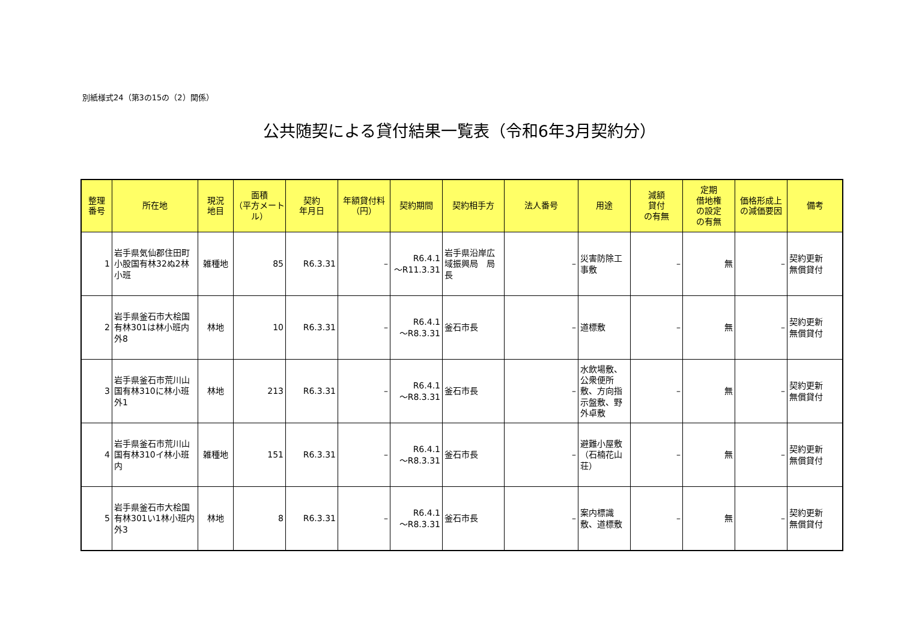別紙様式24（第3の15の（2）関係）
公共随契による貸付結果一覧表（令和6年3月契約分）
| 整理 番号 | 所在地 | 現況 地目 | 面積 （平方メートル） | 契約 年月日 | 年額貸付料 （円） | 契約期間 | 契約相手方 | 法人番号 | 用途 | 減額 貸付 の有無 | 定期 借地権 の設定 の有無 | 価格形成上 の減価要因 | 備考 |
| --- | --- | --- | --- | --- | --- | --- | --- | --- | --- | --- | --- | --- | --- |
| 1 | 岩手県気仙郡住田町小股国有林32ぬ2林小班 | 雑種地 | 85 | R6.3.31 | – | R6.4.1 ～R11.3.31 | 岩手県沿岸広域振興局 局長 | – | 災害防除工事敷 | – | 無 | – | 契約更新 無償貸付 |
| 2 | 岩手県釜石市大桧国有林301は林小班内 外8 | 林地 | 10 | R6.3.31 | – | R6.4.1 ～R8.3.31 | 釜石市長 | – | 道標敷 | – | 無 | – | 契約更新 無償貸付 |
| 3 | 岩手県釜石市荒川山国有林310に林小班 外1 | 林地 | 213 | R6.3.31 | – | R6.4.1 ～R8.3.31 | 釜石市長 | – | 水飲場敷、公衆便所敷、方向指示盤敷、野外卓敷 | – | 無 | – | 契約更新 無償貸付 |
| 4 | 岩手県釜石市荒川山国有林310イ林小班内 | 雑種地 | 151 | R6.3.31 | – | R6.4.1 ～R8.3.31 | 釜石市長 | – | 避難小屋敷（石楠花山荘） | – | 無 | – | 契約更新 無償貸付 |
| 5 | 岩手県釜石市大桧国有林301い1林小班内 外3 | 林地 | 8 | R6.3.31 | – | R6.4.1 ～R8.3.31 | 釜石市長 | – | 案内標識敷、道標敷 | – | 無 | – | 契約更新 無償貸付 |